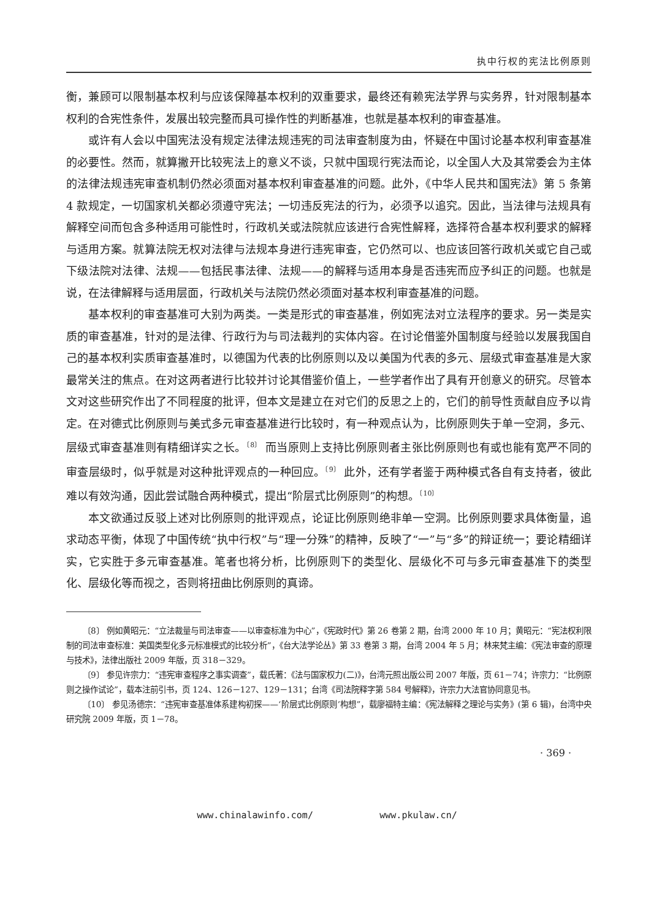执中行权的宪法比例原则
衡，兼顾可以限制基本权利与应该保障基本权利的双重要求，最终还有赖宪法学界与实务界，针对限制基本权利的合宪性条件，发展出较完整而具可操作性的判断基准，也就是基本权利的审查基准。
或许有人会以中国宪法没有规定法律法规违宪的司法审查制度为由，怀疑在中国讨论基本权利审查基准的必要性。然而，就算撇开比较宪法上的意义不谈，只就中国现行宪法而论，以全国人大及其常委会为主体的法律法规违宪审查机制仍然必须面对基本权利审查基准的问题。此外，《中华人民共和国宪法》第 5 条第 4 款规定，一切国家机关都必须遵守宪法；一切违反宪法的行为，必须予以追究。因此，当法律与法规具有解释空间而包含多种适用可能性时，行政机关或法院就应该进行合宪性解释，选择符合基本权利要求的解释与适用方案。就算法院无权对法律与法规本身进行违宪审查，它仍然可以、也应该回答行政机关或它自己或下级法院对法律、法规——包括民事法律、法规——的解释与适用本身是否违宪而应予纠正的问题。也就是说，在法律解释与适用层面，行政机关与法院仍然必须面对基本权利审查基准的问题。
基本权利的审查基准可大别为两类。一类是形式的审查基准，例如宪法对立法程序的要求。另一类是实质的审查基准，针对的是法律、行政行为与司法裁判的实体内容。在讨论借鉴外国制度与经验以发展我国自己的基本权利实质审查基准时，以德国为代表的比例原则以及以美国为代表的多元、层级式审查基准是大家最常关注的焦点。在对这两者进行比较并讨论其借鉴价值上，一些学者作出了具有开创意义的研究。尽管本文对这些研究作出了不同程度的批评，但本文是建立在对它们的反思之上的，它们的前导性贡献自应予以肯定。在对德式比例原则与美式多元审查基准进行比较时，有一种观点认为，比例原则失于单一空洞，多元、层级式审查基准则有精细详实之长。<sup>〔8〕</sup> 而当原则上支持比例原则者主张比例原则也有或也能有宽严不同的审查层级时，似乎就是对这种批评观点的一种回应。<sup>〔9〕</sup> 此外，还有学者鉴于两种模式各自有支持者，彼此难以有效沟通，因此尝试融合两种模式，提出“阶层式比例原则”的构想。<sup>〔10〕</sup>
本文欲通过反驳上述对比例原则的批评观点，论证比例原则绝非单一空洞。比例原则要求具体衡量，追求动态平衡，体现了中国传统“执中行权”与“理一分殊”的精神，反映了“一”与“多”的辩证统一；要论精细详实，它实胜于多元审查基准。笔者也将分析，比例原则下的类型化、层级化不可与多元审查基准下的类型化、层级化等而视之，否则将扭曲比例原则的真谛。
〔8〕 例如黄昭元：“立法裁量与司法审查——以审查标准为中心”，《宪政时代》第 26 卷第 2 期，台湾 2000 年 10 月；黄昭元：“宪法权利限制的司法审查标准：美国类型化多元标准模式的比较分析”，《台大法学论丛》第 33 卷第 3 期，台湾 2004 年 5 月；林来梵主编：《宪法审查的原理与技术》，法律出版社 2009 年版，页 318－329。
〔9〕 参见许宗力：“违宪审查程序之事实调查”，载氏著：《法与国家权力(二)》，台湾元照出版公司 2007 年版，页 61－74；许宗力：“比例原则之操作试论”，载本注前引书，页 124、126－127、129－131；台湾《司法院释字第 584 号解释》，许宗力大法官协同意见书。
〔10〕 参见汤德宗：“违宪审查基准体系建构初探——‘阶层式比例原则’构想”，载廖福特主编：《宪法解释之理论与实务》(第 6 辑)，台湾中央研究院 2009 年版，页 1－78。
· 369 ·
www.chinalawinfo.com/ www.pkulaw.cn/